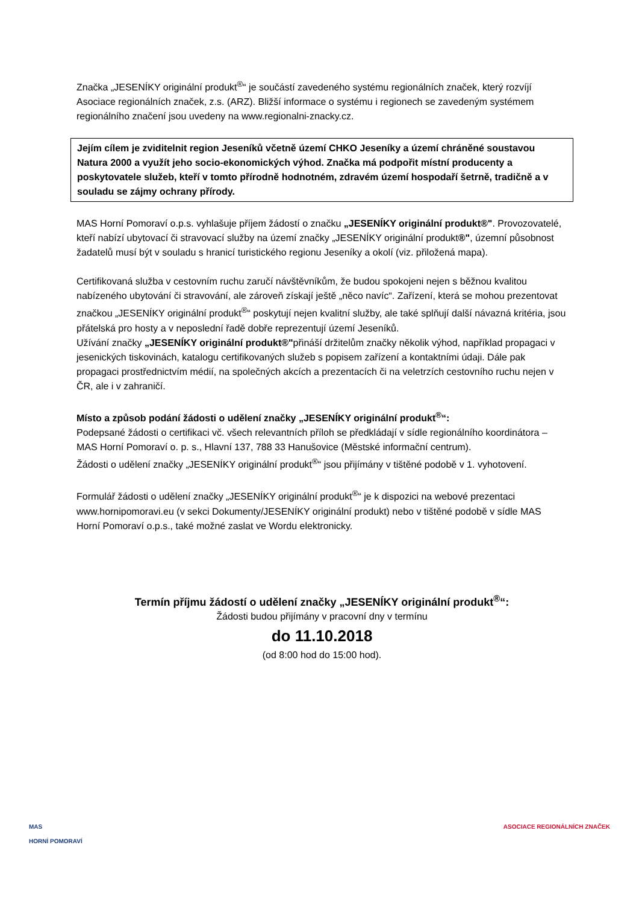Značka „JESENÍKY originální produkt<sup>®</sup>“ je součástí zavedeného systému regionálních značek, který rozvíjí Asociace regionálních značek, z.s. (ARZ). Bližší informace o systému i regionech se zavedeným systémem regionálního značení jsou uvedeny na www.regionalni-znacky.cz.
Jejím cílem je zviditelnit region Jeseníků včetně území CHKO Jeseníky a území chráněné soustavou Natura 2000 a využít jeho socio-ekonomických výhod. Značka má podpořit místní producenty a poskytovatele služeb, kteří v tomto přírodně hodnotném, zdravém území hospodaří šetrně, tradičně a v souladu se zájmy ochrany přírody.
MAS Horní Pomoraví o.p.s. vyhlašuje příjem žádostí o značku „JESENÍKY originální produkt®". Provozovatelé, kteří nabízí ubytovací či stravovací služby na území značky „JESENÍKY originální produkt®", územní působnost žadatelů musí být v souladu s hranicí turistického regionu Jeseníky a okolí (viz. přiložená mapa).
Certifikovaná služba v cestovním ruchu zaručí návštěvníkům, že budou spokojeni nejen s běžnou kvalitou nabízeného ubytování či stravování, ale zároveň získají ještě „něco navíc“. Zařízení, která se mohou prezentovat značkou „JESENÍKY originální produkt<sup>®</sup>“ poskytují nejen kvalitní služby, ale také splňují další návazná kritéria, jsou přátelská pro hosty a v neposlední řadě dobře reprezentují území Jeseníků.
Užívání značky „JESENÍKY originální produkt®"přináší držitelům značky několik výhod, například propagaci v jesenických tiskovinách, katalogu certifikovaných služeb s popisem zařízení a kontaktními údaji. Dále pak propagaci prostřednictvím médií, na společných akcích a prezentacích či na veletrzích cestovního ruchu nejen v ČR, ale i v zahraničí.
Místo a způsob podání žádosti o udělení značky „JESENÍKY originální produkt<sup>®</sup>“:
Podepsané žádosti o certifikaci vč. všech relevantních příloh se předkládají v sídle regionálního koordinátora – MAS Horní Pomoraví o. p. s., Hlavní 137, 788 33 Hanušovice (Městské informační centrum).
Žádosti o udělení značky „JESENÍKY originální produkt<sup>®</sup>“ jsou přijímány v tištěné podobě v 1. vyhotovení.
Formulář žádosti o udělení značky „JESENÍKY originální produkt<sup>®</sup>“ je k dispozici na webové prezentaci www.hornipomoravi.eu (v sekci Dokumenty/JESENÍKY originální produkt) nebo v tištěné podobě v sídle MAS Horní Pomoraví o.p.s., také možné zaslat ve Wordu elektronicky.
Termín příjmu žádostí o udělení značky „JESENÍKY originální produkt<sup>®</sup>“:
Žádosti budou přijímány v pracovní dny v termínu
do 11.10.2018
(od 8:00 hod do 15:00 hod).
MAS
HORNÍ POMORAVÍ
ASOCIACE REGIONÁLNÍCH ZNAČEK